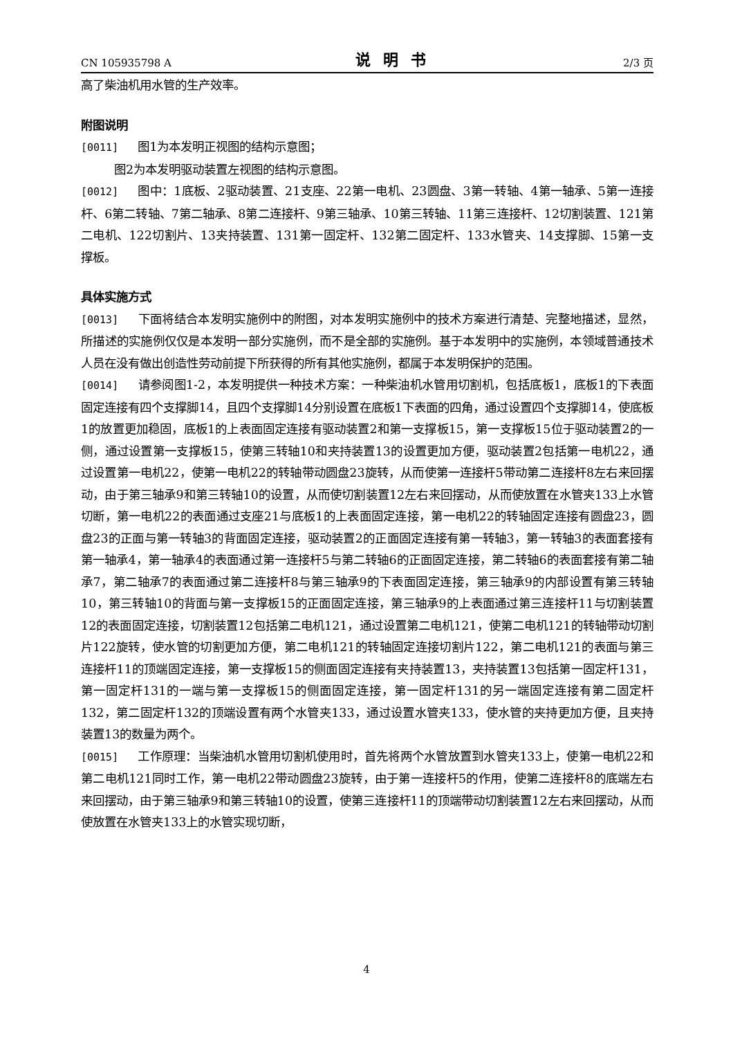CN 105935798 A 说明书 2/3 页
高了柴油机用水管的生产效率。
附图说明
[0011] 图1为本发明正视图的结构示意图；
图2为本发明驱动装置左视图的结构示意图。
[0012] 图中：1底板、2驱动装置、21支座、22第一电机、23圆盘、3第一转轴、4第一轴承、5第一连接杆、6第二转轴、7第二轴承、8第二连接杆、9第三轴承、10第三转轴、11第三连接杆、12切割装置、121第二电机、122切割片、13夹持装置、131第一固定杆、132第二固定杆、133水管夹、14支撑脚、15第一支撑板。
具体实施方式
[0013] 下面将结合本发明实施例中的附图，对本发明实施例中的技术方案进行清楚、完整地描述，显然，所描述的实施例仅仅是本发明一部分实施例，而不是全部的实施例。基于本发明中的实施例，本领域普通技术人员在没有做出创造性劳动前提下所获得的所有其他实施例，都属于本发明保护的范围。
[0014] 请参阅图1-2，本发明提供一种技术方案：一种柴油机水管用切割机，包括底板1，底板1的下表面固定连接有四个支撑脚14，且四个支撑脚14分别设置在底板1下表面的四角，通过设置四个支撑脚14，使底板1的放置更加稳固，底板1的上表面固定连接有驱动装置2和第一支撑板15，第一支撑板15位于驱动装置2的一侧，通过设置第一支撑板15，使第三转轴10和夹持装置13的设置更加方便，驱动装置2包括第一电机22，通过设置第一电机22，使第一电机22的转轴带动圆盘23旋转，从而使第一连接杆5带动第二连接杆8左右来回摆动，由于第三轴承9和第三转轴10的设置，从而使切割装置12左右来回摆动，从而使放置在水管夹133上水管切断，第一电机22的表面通过支座21与底板1的上表面固定连接，第一电机22的转轴固定连接有圆盘23，圆盘23的正面与第一转轴3的背面固定连接，驱动装置2的正面固定连接有第一转轴3，第一转轴3的表面套接有第一轴承4，第一轴承4的表面通过第一连接杆5与第二转轴6的正面固定连接，第二转轴6的表面套接有第二轴承7，第二轴承7的表面通过第二连接杆8与第三轴承9的下表面固定连接，第三轴承9的内部设置有第三转轴10，第三转轴10的背面与第一支撑板15的正面固定连接，第三轴承9的上表面通过第三连接杆11与切割装置12的表面固定连接，切割装置12包括第二电机121，通过设置第二电机121，使第二电机121的转轴带动切割片122旋转，使水管的切割更加方便，第二电机121的转轴固定连接切割片122，第二电机121的表面与第三连接杆11的顶端固定连接，第一支撑板15的侧面固定连接有夹持装置13，夹持装置13包括第一固定杆131，第一固定杆131的一端与第一支撑板15的侧面固定连接，第一固定杆131的另一端固定连接有第二固定杆132，第二固定杆132的顶端设置有两个水管夹133，通过设置水管夹133，使水管的夹持更加方便，且夹持装置13的数量为两个。
[0015] 工作原理：当柴油机水管用切割机使用时，首先将两个水管放置到水管夹133上，使第一电机22和第二电机121同时工作，第一电机22带动圆盘23旋转，由于第一连接杆5的作用，使第二连接杆8的底端左右来回摆动，由于第三轴承9和第三转轴10的设置，使第三连接杆11的顶端带动切割装置12左右来回摆动，从而使放置在水管夹133上的水管实现切断，
4